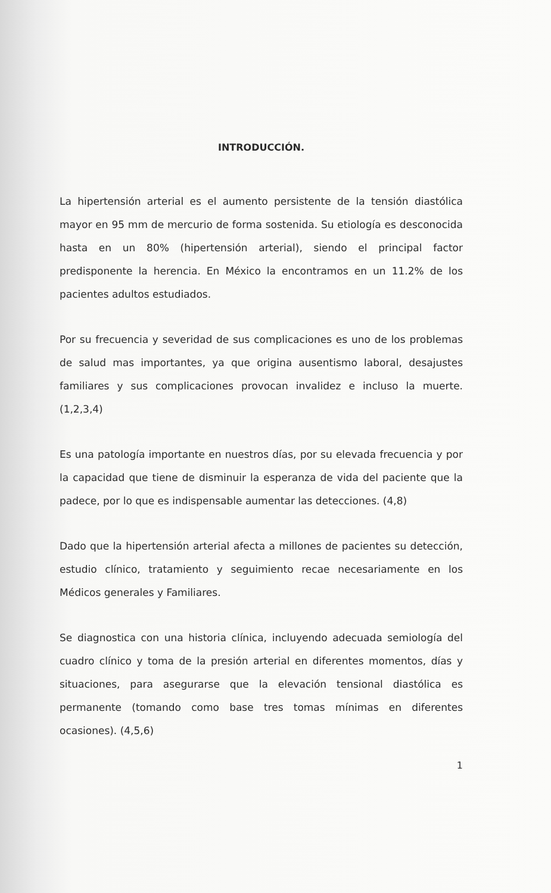INTRODUCCIÓN.
La hipertensión arterial es el aumento persistente de la tensión diastólica mayor en 95 mm de mercurio de forma sostenida. Su etiología es desconocida hasta en un 80% (hipertensión arterial), siendo el principal factor predisponente la herencia. En México la encontramos en un 11.2% de los pacientes adultos estudiados.
Por su frecuencia y severidad de sus complicaciones es uno de los problemas de salud mas importantes, ya que origina ausentismo laboral, desajustes familiares y sus complicaciones provocan invalidez e incluso la muerte. (1,2,3,4)
Es una patología importante en nuestros días, por su elevada frecuencia y por la capacidad que tiene de disminuir la esperanza de vida del paciente que la padece, por lo que es indispensable aumentar las detecciones. (4,8)
Dado que la hipertensión arterial afecta a millones de pacientes su detección, estudio clínico, tratamiento y seguimiento recae necesariamente en los Médicos generales y Familiares.
Se diagnostica con una historia clínica, incluyendo adecuada semiología del cuadro clínico y toma de la presión arterial en diferentes momentos, días y situaciones, para asegurarse que la elevación tensional diastólica es permanente (tomando como base tres tomas mínimas en diferentes ocasiones). (4,5,6)
1